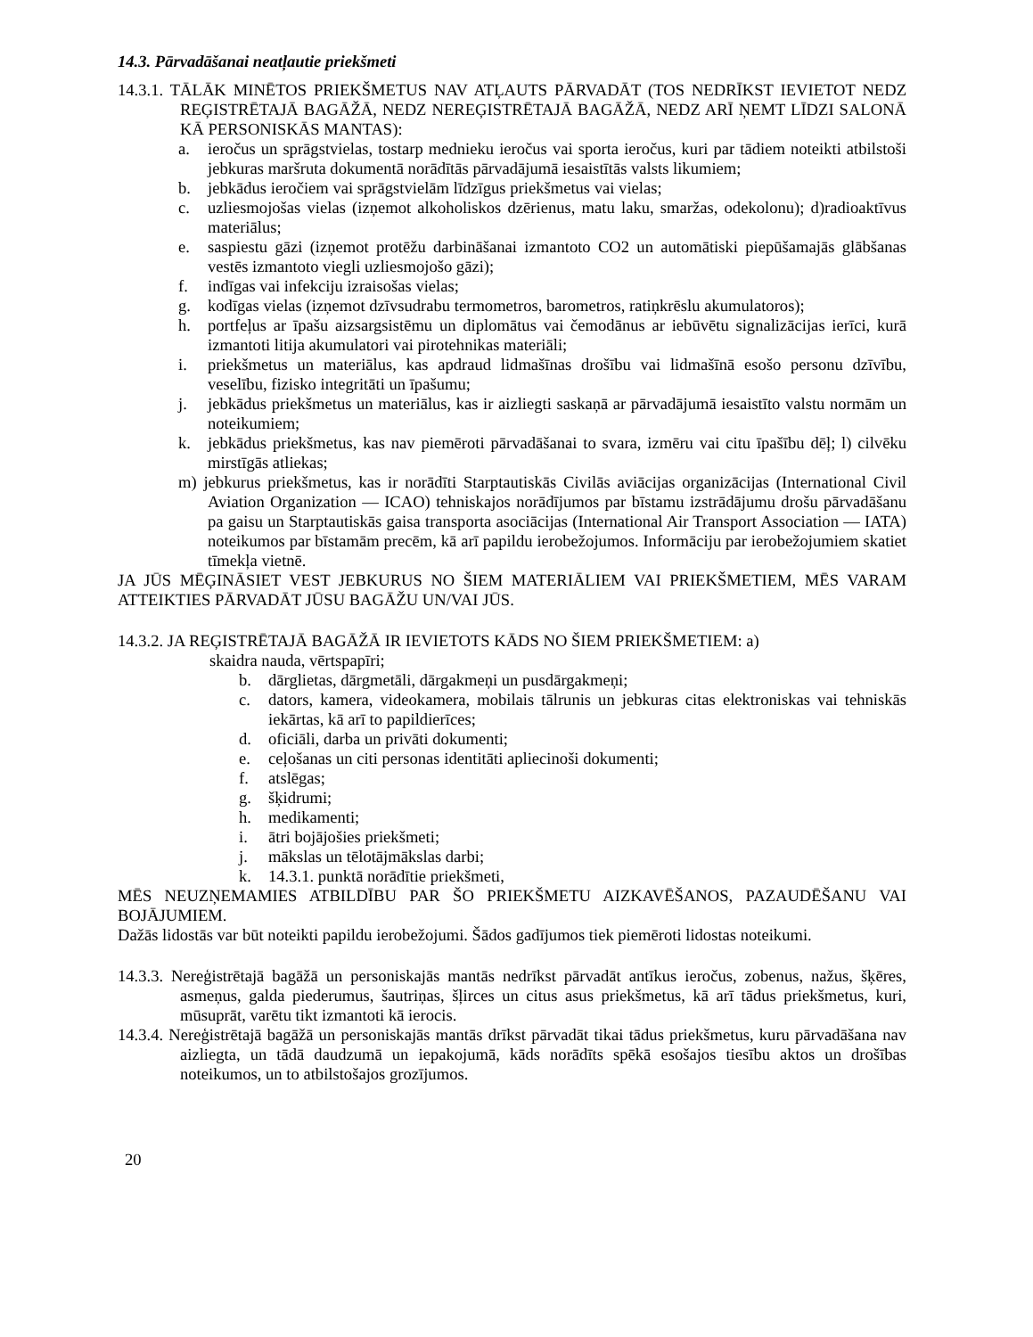14.3. Pārvadāšanai neatļautie priekšmeti
14.3.1. TĀLĀK MINĒTOS PRIEKŠMETUS NAV ATĻAUTS PĀRVADĀT (TOS NEDRĪKST IEVIETOT NEDZ REĢISTRĒTAJĀ BAGĀŽĀ, NEDZ NEREĢISTRĒTAJĀ BAGĀŽĀ, NEDZ ARĪ ŅEMT LĪDZI SALONĀ KĀ PERSONISKĀS MANTAS):
a. ieročus un sprāgstvielas, tostarp mednieku ieročus vai sporta ieročus, kuri par tādiem noteikti atbilstoši jebkuras maršruta dokumentā norādītās pārvadājumā iesaistītās valsts likumiem;
b. jebkādus ieročiem vai sprāgstvielām līdzīgus priekšmetus vai vielas;
c. uzliesmojošas vielas (izņemot alkoholiskos dzērienus, matu laku, smaržas, odekolonu); d)radioaktīvus materiālus;
e. saspiestu gāzi (izņemot protēžu darbināšanai izmantoto CO2 un automātiski piepūšamajās glābšanas vestēs izmantoto viegli uzliesmojošo gāzi);
f. indīgas vai infekciju izraisošas vielas;
g. kodīgas vielas (izņemot dzīvsudrabu termometros, barometros, ratiņkrēslu akumulatoros);
h. portfeļus ar īpašu aizsargsistēmu un diplomātus vai čemodānus ar iebūvētu signalizācijas ierīci, kurā izmantoti litija akumulatori vai pirotehnikas materiāli;
i. priekšmetus un materiālus, kas apdraud lidmašīnas drošību vai lidmašīnā esošo personu dzīvību, veselību, fizisko integritāti un īpašumu;
j. jebkādus priekšmetus un materiālus, kas ir aizliegti saskaņā ar pārvadājumā iesaistīto valstu normām un noteikumiem;
k. jebkādus priekšmetus, kas nav piemēroti pārvadāšanai to svara, izmēru vai citu īpašību dēļ; l) cilvēku mirstīgās atliekas;
m) jebkurus priekšmetus, kas ir norādīti Starptautiskās Civilās aviācijas organizācijas (International Civil Aviation Organization — ICAO) tehniskajos norādījumos par bīstamu izstrādājumu drošu pārvadāšanu pa gaisu un Starptautiskās gaisa transporta asociācijas (International Air Transport Association — IATA) noteikumos par bīstamām precēm, kā arī papildu ierobežojumos. Informāciju par ierobežojumiem skatiet tīmekļa vietnē.
JA JŪS MĒĢINĀSIET VEST JEBKURUS NO ŠIEM MATERIĀLIEM VAI PRIEKŠMETIEM, MĒS VARAM ATTEIKTIES PĀRVADĀT JŪSU BAGĀŽU UN/VAI JŪS.
14.3.2. JA REĢISTRĒTAJĀ BAGĀŽĀ IR IEVIETOTS KĀDS NO ŠIEM PRIEKŠMETIEM: a)
skaidra nauda, vērtspapīri;
b. dārglietas, dārgmetāli, dārgakmeņi un pusdārgakmeņi;
c. dators, kamera, videokamera, mobilais tālrunis un jebkuras citas elektroniskas vai tehniskās iekārtas, kā arī to papildierīces;
d. oficiāli, darba un privāti dokumenti;
e. ceļošanas un citi personas identitāti apliecinoši dokumenti;
f. atslēgas;
g. šķidrumi;
h. medikamenti;
i. ātri bojājošies priekšmeti;
j. mākslas un tēlotājmākslas darbi;
k. 14.3.1. punktā norādītie priekšmeti,
MĒS NEUZŅEMAMIES ATBILDĪBU PAR ŠO PRIEKŠMETU AIZKAVĒŠANOS, PAZAUDĒŠANU VAI BOJĀJUMIEM.
Dažās lidostās var būt noteikti papildu ierobežojumi. Šādos gadījumos tiek piemēroti lidostas noteikumi.
14.3.3. Nereģistrētajā bagāžā un personiskajās mantās nedrīkst pārvadāt antīkus ieročus, zobenus, nažus, šķēres, asmeņus, galda piederumus, šautriņas, šļirces un citus asus priekšmetus, kā arī tādus priekšmetus, kuri, mūsuprāt, varētu tikt izmantoti kā ierocis.
14.3.4. Nereģistrētajā bagāžā un personiskajās mantās drīkst pārvadāt tikai tādus priekšmetus, kuru pārvadāšana nav aizliegta, un tādā daudzumā un iepakojumā, kāds norādīts spēkā esošajos tiesību aktos un drošības noteikumos, un to atbilstošajos grozījumos.
20